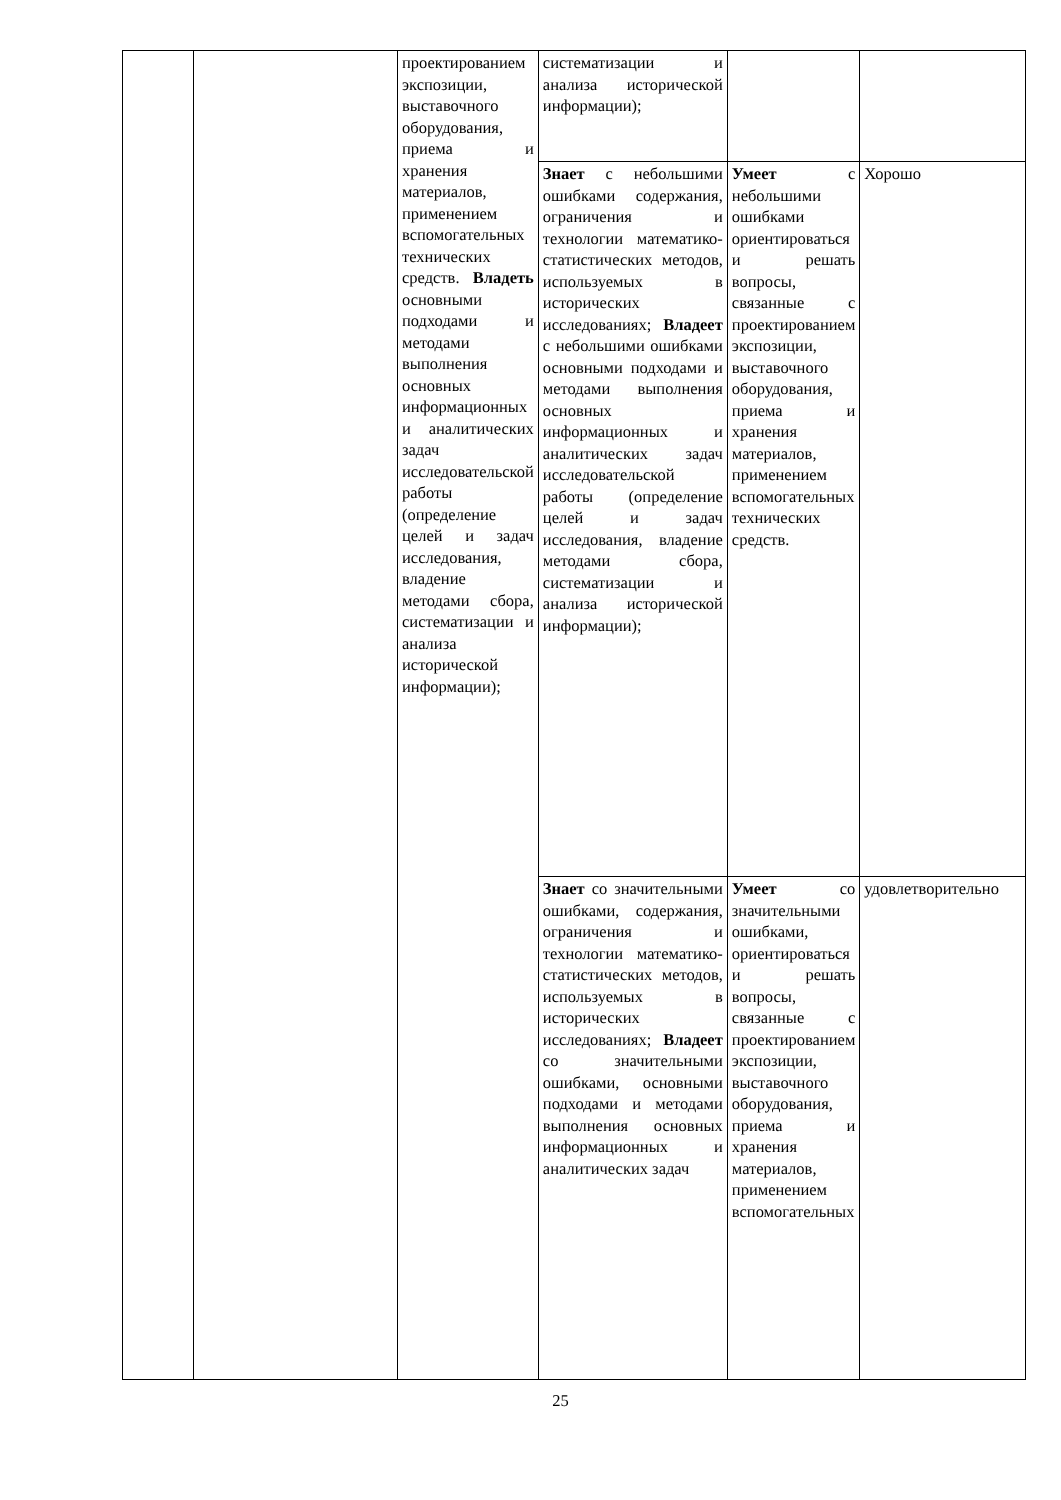| | | проектирован­ием экспозиции, выставочного оборудования, приема и хранения материалов, применением вспомогательных технических средств. Владеть основными подходами и методами выполнения основных информационных и аналитических задач исследовательской работы (определение целей и задач исследования, владение методами сбора, систематизации и анализа исторической информации); | систематизации и анализа исторической информации); | | |
| | | | Знает с небольшими ошибками содержания, ограничения и технологии математико-статистических методов, используемых в исторических исследованиях; Владеет с небольшими ошибками основными подходами и методами выполнения основных информационных и аналитических задач исследовательской работы (определение целей и задач исследования, владение методами сбора, систематизации и анализа исторической информации); | Умеет с небольшими ошибками ориентироваться и решать вопросы, связанные с проектированием экспозиции, выставочного оборудования, приема и хранения материалов, применением вспомогательных технических средств. | Хорошо |
| | | | Знает со значительными ошибками, содержания, ограничения и технологии математико-статистических методов, используемых в исторических исследованиях; Владеет со значительными ошибками, основными подходами и методами выполнения основных информационных и аналитических задач | Умеет со значительными ошибками, ориентироваться и решать вопросы, связанные с проектированием экспозиции, выставочного оборудования, приема и хранения материалов, применением вспомогательных | удовлетворительно |
25